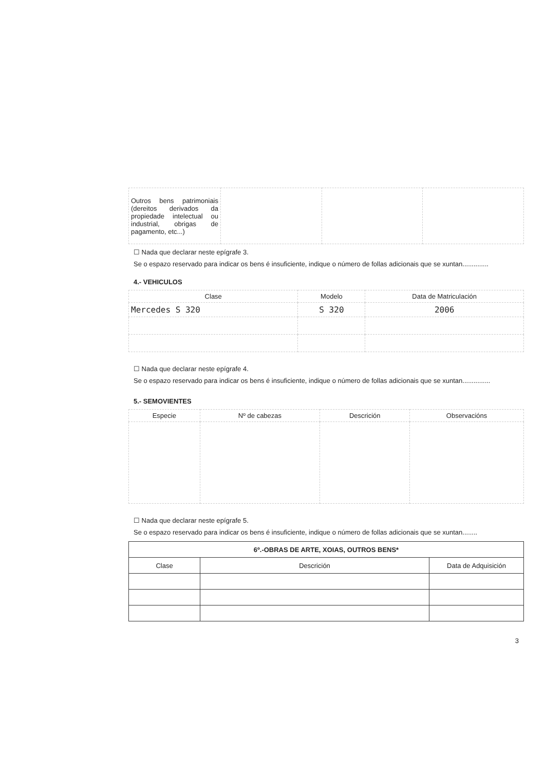| Outros bens patrimoniais (dereitos derivados da propiedade intelectual ou industrial, obrigas de pagamento, etc...) | | | |
☐ Nada que declarar neste epígrafe 3.
Se o espazo reservado para indicar os bens é insuficiente, indique o número de follas adicionais que se xuntan..............
4.- VEHICULOS
| Clase | Modelo | Data de Matriculación |
| --- | --- | --- |
| Mercedes S 320 | S 320 | 2006 |
☐ Nada que declarar neste epígrafe 4.
Se o espazo reservado para indicar os bens é insuficiente, indique o número de follas adicionais que se xuntan...............
5.- SEMOVIENTES
| Especie | Nº de cabezas | Descrición | Observacións |
| --- | --- | --- | --- |
☐ Nada que declarar neste epígrafe 5.
Se o espazo reservado para indicar os bens é insuficiente, indique o número de follas adicionais que se xuntan........
| 6º.-OBRAS DE ARTE, XOIAS, OUTROS BENS* | | |
| --- | --- | --- |
| Clase | Descrición | Data de Adquisición |
3